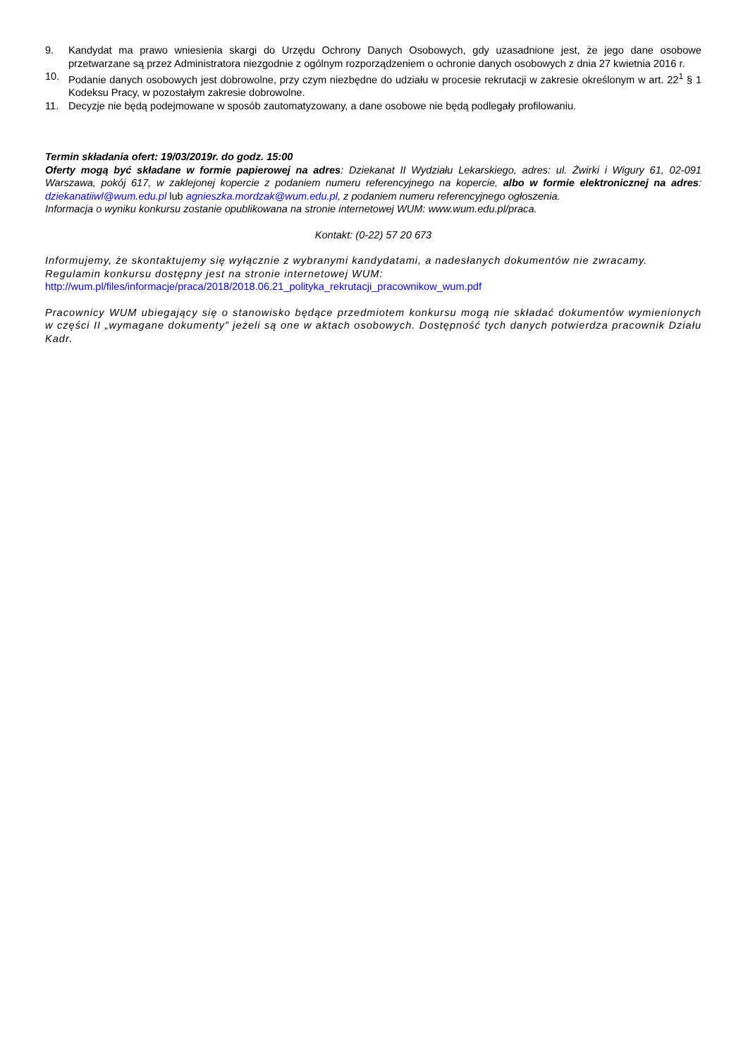9. Kandydat ma prawo wniesienia skargi do Urzędu Ochrony Danych Osobowych, gdy uzasadnione jest, że jego dane osobowe przetwarzane są przez Administratora niezgodnie z ogólnym rozporządzeniem o ochronie danych osobowych z dnia 27 kwietnia 2016 r.
10. Podanie danych osobowych jest dobrowolne, przy czym niezbędne do udziału w procesie rekrutacji w zakresie określonym w art. 22<sup>1</sup> § 1 Kodeksu Pracy, w pozostałym zakresie dobrowolne.
11. Decyzje nie będą podejmowane w sposób zautomatyzowany, a dane osobowe nie będą podlegały profilowaniu.
Termin składania ofert: 19/03/2019r. do godz. 15:00
Oferty mogą być składane w formie papierowej na adres: Dziekanat II Wydziału Lekarskiego, adres: ul. Żwirki i Wigury 61, 02-091 Warszawa, pokój 617, w zaklejonej kopercie z podaniem numeru referencyjnego na kopercie, albo w formie elektronicznej na adres: dziekanatiiwl@wum.edu.pl lub agnieszka.mordzak@wum.edu.pl, z podaniem numeru referencyjnego ogłoszenia.
Informacja o wyniku konkursu zostanie opublikowana na stronie internetowej WUM: www.wum.edu.pl/praca.
Kontakt: (0-22) 57 20 673
Informujemy, że skontaktujemy się wyłącznie z wybranymi kandydatami, a nadesłanych dokumentów nie zwracamy.
Regulamin konkursu dostępny jest na stronie internetowej WUM:
http://wum.pl/files/informacje/praca/2018/2018.06.21_polityka_rekrutacji_pracownikow_wum.pdf
Pracownicy WUM ubiegający się o stanowisko będące przedmiotem konkursu mogą nie składać dokumentów wymienionych w części II „wymagane dokumenty” jeżeli są one w aktach osobowych. Dostępność tych danych potwierdza pracownik Działu Kadr.